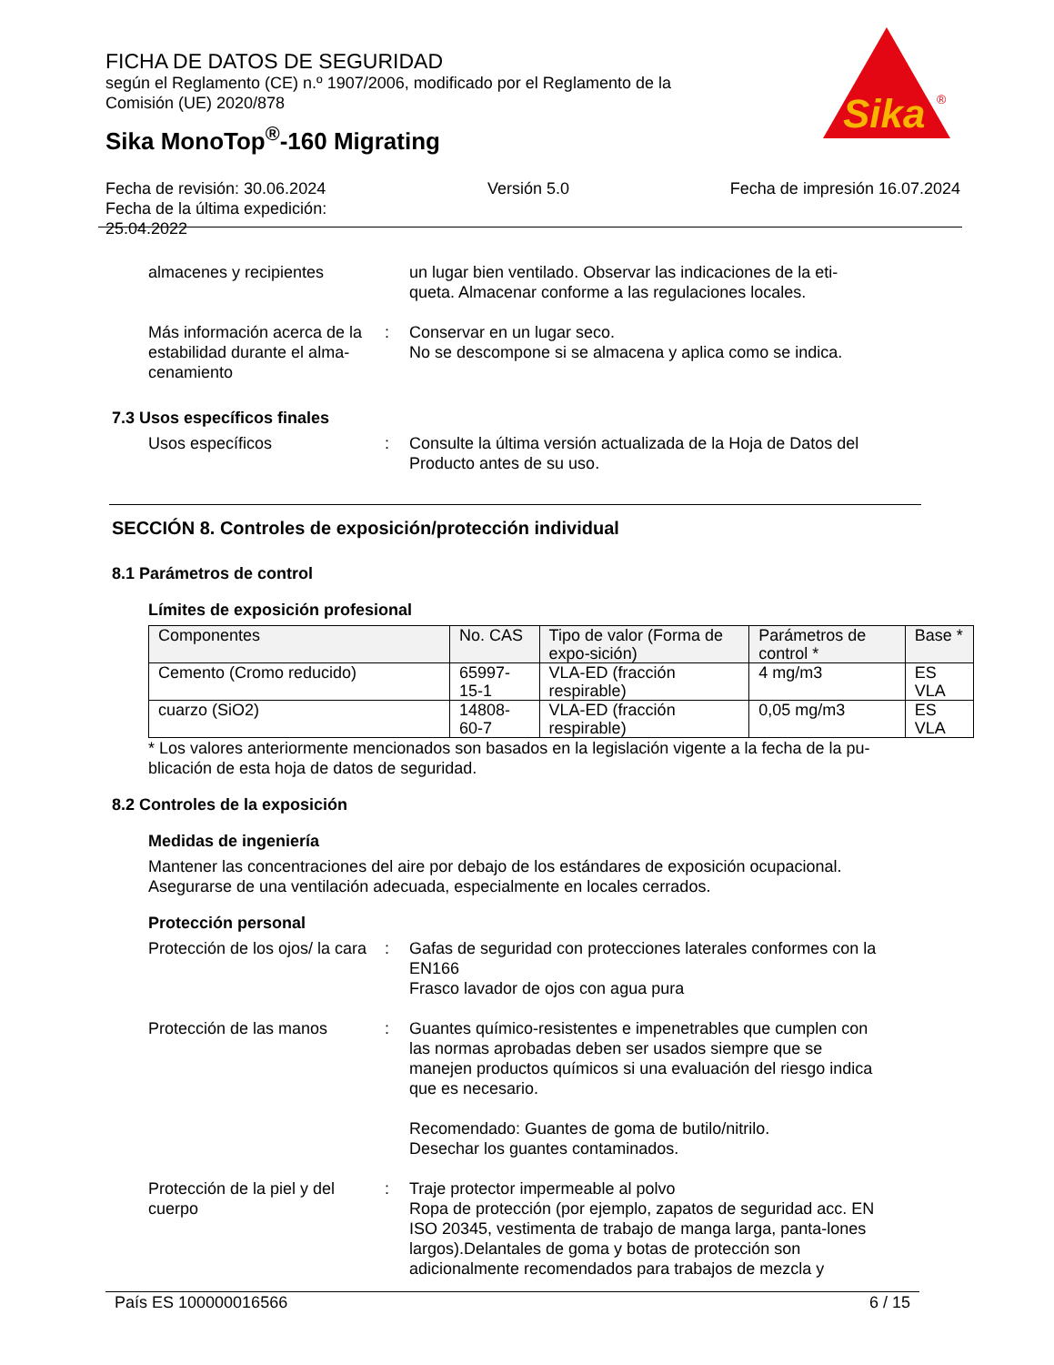Sika
®
FICHA DE DATOS DE SEGURIDAD
según el Reglamento (CE) n.º 1907/2006, modificado por el Reglamento de la
Comisión (UE) 2020/878
Sika MonoTop<sup>®</sup>-160 Migrating
Fecha de revisión: 30.06.2024
Fecha de la última expedición:
25.04.2022
Versión 5.0 Fecha de impresión 16.07.2024
almacenes y recipientes un lugar bien ventilado. Observar las indicaciones de la eti-queta. Almacenar conforme a las regulaciones locales.
Más información acerca de la estabilidad durante el alma-cenamiento
: Conservar en un lugar seco.
No se descompone si se almacena y aplica como se indica.
7.3 Usos específicos finales
Usos específicos : Consulte la última versión actualizada de la Hoja de Datos del Producto antes de su uso.
SECCIÓN 8. Controles de exposición/protección individual
8.1 Parámetros de control
Límites de exposición profesional
| Componentes | No. CAS | Tipo de valor (Forma de expo-sición) | Parámetros de control * | Base * |
| --- | --- | --- | --- | --- |
| Cemento (Cromo reducido) | 65997-15-1 | VLA-ED (fracción respirable) | 4 mg/m3 | ES VLA |
| cuarzo (SiO2) | 14808-60-7 | VLA-ED (fracción respirable) | 0,05 mg/m3 | ES VLA |
* Los valores anteriormente mencionados son basados en la legislación vigente a la fecha de la pu-blicación de esta hoja de datos de seguridad.
8.2 Controles de la exposición
Medidas de ingeniería
Mantener las concentraciones del aire por debajo de los estándares de exposición ocupacional. Asegurarse de una ventilación adecuada, especialmente en locales cerrados.
Protección personal
Protección de los ojos/ la cara
: Gafas de seguridad con protecciones laterales conformes con la EN166
Frasco lavador de ojos con agua pura
Protección de las manos : Guantes químico-resistentes e impenetrables que cumplen con las normas aprobadas deben ser usados siempre que se manejen productos químicos si una evaluación del riesgo indica que es necesario.
Recomendado: Guantes de goma de butilo/nitrilo.
Desechar los guantes contaminados.
Protección de la piel y del cuerpo
: Traje protector impermeable al polvo
Ropa de protección (por ejemplo, zapatos de seguridad acc. EN ISO 20345, vestimenta de trabajo de manga larga, panta-lones largos).Delantales de goma y botas de protección son adicionalmente recomendados para trabajos de mezcla y
País ES 100000016566 6 / 15